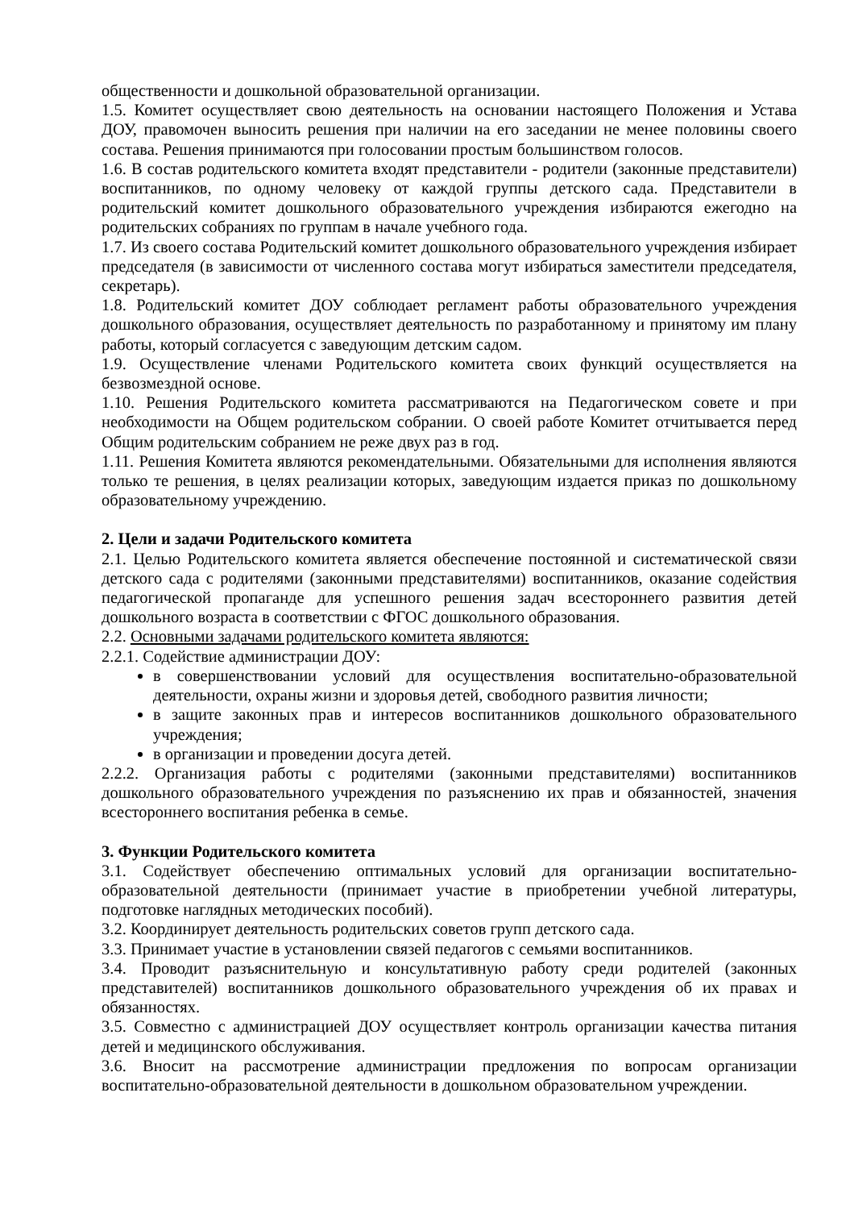общественности и дошкольной образовательной организации.
1.5. Комитет осуществляет свою деятельность на основании настоящего Положения и Устава ДОУ, правомочен выносить решения при наличии на его заседании не менее половины своего состава. Решения принимаются при голосовании простым большинством голосов.
1.6. В состав родительского комитета входят представители - родители (законные представители) воспитанников, по одному человеку от каждой группы детского сада. Представители в родительский комитет дошкольного образовательного учреждения избираются ежегодно на родительских собраниях по группам в начале учебного года.
1.7. Из своего состава Родительский комитет дошкольного образовательного учреждения избирает председателя (в зависимости от численного состава могут избираться заместители председателя, секретарь).
1.8. Родительский комитет ДОУ соблюдает регламент работы образовательного учреждения дошкольного образования, осуществляет деятельность по разработанному и принятому им плану работы, который согласуется с заведующим детским садом.
1.9. Осуществление членами Родительского комитета своих функций осуществляется на безвозмездной основе.
1.10. Решения Родительского комитета рассматриваются на Педагогическом совете и при необходимости на Общем родительском собрании. О своей работе Комитет отчитывается перед Общим родительским собранием не реже двух раз в год.
1.11. Решения Комитета являются рекомендательными. Обязательными для исполнения являются только те решения, в целях реализации которых, заведующим издается приказ по дошкольному образовательному учреждению.
2. Цели и задачи Родительского комитета
2.1. Целью Родительского комитета является обеспечение постоянной и систематической связи детского сада с родителями (законными представителями) воспитанников, оказание содействия педагогической пропаганде для успешного решения задач всестороннего развития детей дошкольного возраста в соответствии с ФГОС дошкольного образования.
2.2. Основными задачами родительского комитета являются:
2.2.1. Содействие администрации ДОУ:
в совершенствовании условий для осуществления воспитательно-образовательной деятельности, охраны жизни и здоровья детей, свободного развития личности;
в защите законных прав и интересов воспитанников дошкольного образовательного учреждения;
в организации и проведении досуга детей.
2.2.2. Организация работы с родителями (законными представителями) воспитанников дошкольного образовательного учреждения по разъяснению их прав и обязанностей, значения всестороннего воспитания ребенка в семье.
3. Функции Родительского комитета
3.1. Содействует обеспечению оптимальных условий для организации воспитательно-образовательной деятельности (принимает участие в приобретении учебной литературы, подготовке наглядных методических пособий).
3.2. Координирует деятельность родительских советов групп детского сада.
3.3. Принимает участие в установлении связей педагогов с семьями воспитанников.
3.4. Проводит разъяснительную и консультативную работу среди родителей (законных представителей) воспитанников дошкольного образовательного учреждения об их правах и обязанностях.
3.5. Совместно с администрацией ДОУ осуществляет контроль организации качества питания детей и медицинского обслуживания.
3.6. Вносит на рассмотрение администрации предложения по вопросам организации воспитательно-образовательной деятельности в дошкольном образовательном учреждении.